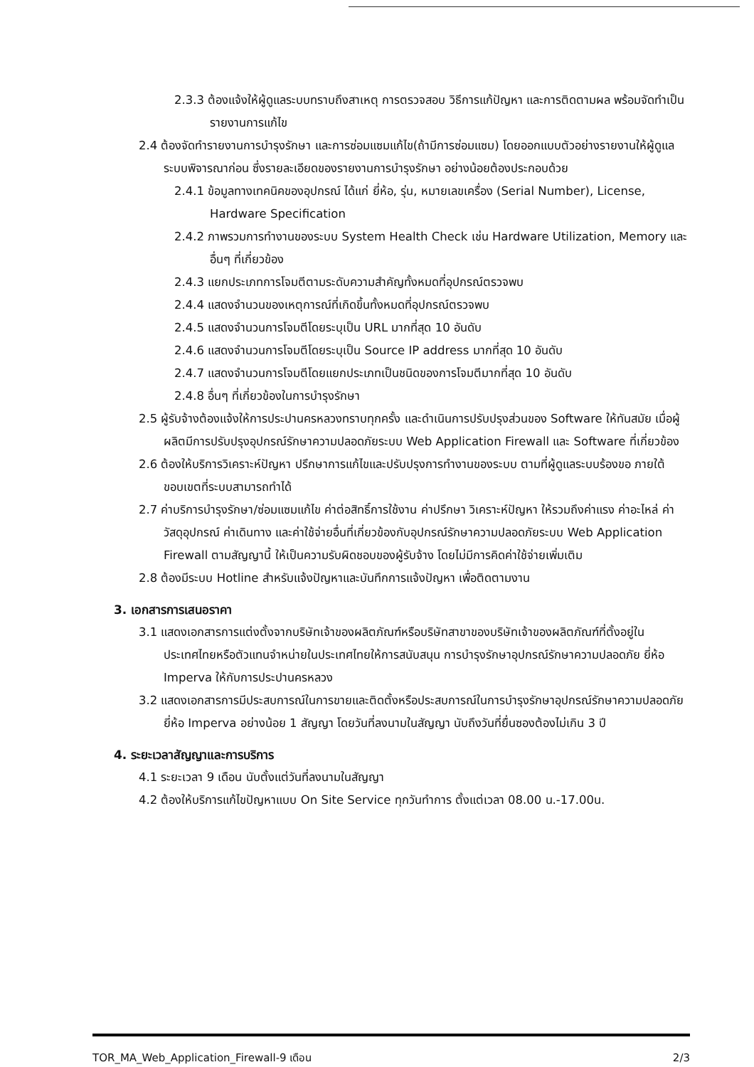2.3.3 ต้องแจ้งให้ผู้ดูแลระบบทราบถึงสาเหตุ การตรวจสอบ วิธีการแก้ปัญหา และการติดตามผล พร้อมจัดทำเป็นรายงานการแก้ไข
2.4 ต้องจัดทำรายงานการบำรุงรักษา และการซ่อมแซมแก้ไข(ถ้ามีการซ่อมแซม) โดยออกแบบตัวอย่างรายงานให้ผู้ดูแลระบบพิจารณาก่อน ซึ่งรายละเอียดของรายงานการบำรุงรักษา อย่างน้อยต้องประกอบด้วย
2.4.1 ข้อมูลทางเทคนิคของอุปกรณ์ ได้แก่ ยี่ห้อ, รุ่น, หมายเลขเครื่อง (Serial Number), License, Hardware Specification
2.4.2 ภาพรวมการทำงานของระบบ System Health Check เช่น Hardware Utilization, Memory และอื่นๆ ที่เกี่ยวข้อง
2.4.3 แยกประเภทการโจมตีตามระดับความสำคัญทั้งหมดที่อุปกรณ์ตรวจพบ
2.4.4 แสดงจำนวนของเหตุการณ์ที่เกิดขึ้นทั้งหมดที่อุปกรณ์ตรวจพบ
2.4.5 แสดงจำนวนการโจมตีโดยระบุเป็น URL มากที่สุด 10 อันดับ
2.4.6 แสดงจำนวนการโจมตีโดยระบุเป็น Source IP address มากที่สุด 10 อันดับ
2.4.7 แสดงจำนวนการโจมตีโดยแยกประเภทเป็นชนิดของการโจมตีมากที่สุด 10 อันดับ
2.4.8 อื่นๆ ที่เกี่ยวข้องในการบำรุงรักษา
2.5 ผู้รับจ้างต้องแจ้งให้การประปานครหลวงทราบทุกครั้ง และดำเนินการปรับปรุงส่วนของ Software ให้ทันสมัย เมื่อผู้ผลิตมีการปรับปรุงอุปกรณ์รักษาความปลอดภัยระบบ Web Application Firewall และ Software ที่เกี่ยวข้อง
2.6 ต้องให้บริการวิเคราะห์ปัญหา ปรึกษาการแก้ไขและปรับปรุงการทำงานของระบบ ตามที่ผู้ดูแลระบบร้องขอ ภายใต้ขอบเขตที่ระบบสามารถทำได้
2.7 ค่าบริการบำรุงรักษา/ซ่อมแซมแก้ไข ค่าต่อสิทธิ์การใช้งาน ค่าปรึกษา วิเคราะห์ปัญหา ให้รวมถึงค่าแรง ค่าอะไหล่ ค่าวัสดุอุปกรณ์ ค่าเดินทาง และค่าใช้จ่ายอื่นที่เกี่ยวข้องกับอุปกรณ์รักษาความปลอดภัยระบบ Web Application Firewall ตามสัญญานี้ ให้เป็นความรับผิดชอบของผู้รับจ้าง โดยไม่มีการคิดค่าใช้จ่ายเพิ่มเติม
2.8 ต้องมีระบบ Hotline สำหรับแจ้งปัญหาและบันทึกการแจ้งปัญหา เพื่อติดตามงาน
3. เอกสารการเสนอราคา
3.1 แสดงเอกสารการแต่งตั้งจากบริษัทเจ้าของผลิตภัณฑ์หรือบริษัทสาขาของบริษัทเจ้าของผลิตภัณฑ์ที่ตั้งอยู่ในประเทศไทยหรือตัวแทนจำหน่ายในประเทศไทยให้การสนับสนุน การบำรุงรักษาอุปกรณ์รักษาความปลอดภัย ยี่ห้อ Imperva ให้กับการประปานครหลวง
3.2 แสดงเอกสารการมีประสบการณ์ในการขายและติดตั้งหรือประสบการณ์ในการบำรุงรักษาอุปกรณ์รักษาความปลอดภัยยี่ห้อ Imperva อย่างน้อย 1 สัญญา โดยวันที่ลงนามในสัญญา นับถึงวันที่ยื่นซองต้องไม่เกิน 3 ปี
4. ระยะเวลาสัญญาและการบริการ
4.1 ระยะเวลา 9 เดือน นับตั้งแต่วันที่ลงนามในสัญญา
4.2 ต้องให้บริการแก้ไขปัญหาแบบ On Site Service ทุกวันทำการ ตั้งแต่เวลา 08.00 น.-17.00น.
TOR_MA_Web_Application_Firewall-9 เดือน 2/3